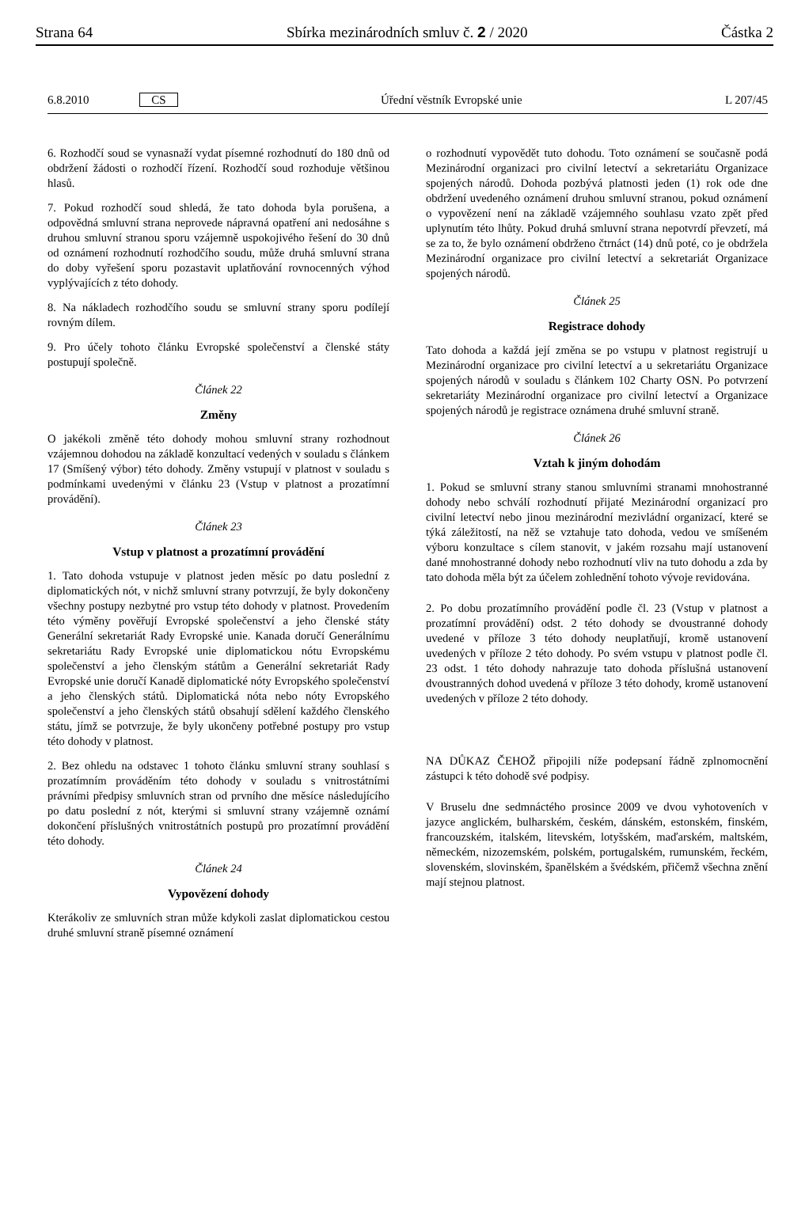Strana 64 Sbírka mezinárodních smluv č. 2 / 2020 Částka 2
6.8.2010 CS Úřední věstník Evropské unie L 207/45
6. Rozhodčí soud se vynasnaží vydat písemné rozhodnutí do 180 dnů od obdržení žádosti o rozhodčí řízení. Rozhodčí soud rozhoduje většinou hlasů.
7. Pokud rozhodčí soud shledá, že tato dohoda byla porušena, a odpovědná smluvní strana neprovede nápravná opatření ani nedosáhne s druhou smluvní stranou sporu vzájemně uspokojivého řešení do 30 dnů od oznámení rozhodnutí rozhodčího soudu, může druhá smluvní strana do doby vyřešení sporu pozastavit uplatňování rovnocenných výhod vyplývajících z této dohody.
8. Na nákladech rozhodčího soudu se smluvní strany sporu podílejí rovným dílem.
9. Pro účely tohoto článku Evropské společenství a členské státy postupují společně.
Článek 22
Změny
O jakékoli změně této dohody mohou smluvní strany rozhodnout vzájemnou dohodou na základě konzultací vedených v souladu s článkem 17 (Smíšený výbor) této dohody. Změny vstupují v platnost v souladu s podmínkami uvedenými v článku 23 (Vstup v platnost a prozatímní provádění).
Článek 23
Vstup v platnost a prozatímní provádění
1. Tato dohoda vstupuje v platnost jeden měsíc po datu poslední z diplomatických nót, v nichž smluvní strany potvrzují, že byly dokončeny všechny postupy nezbytné pro vstup této dohody v platnost. Provedením této výměny pověřují Evropské společenství a jeho členské státy Generální sekretariát Rady Evropské unie. Kanada doručí Generálnímu sekretariátu Rady Evropské unie diplomatickou nótu Evropskému společenství a jeho členským státům a Generální sekretariát Rady Evropské unie doručí Kanadě diplomatické nóty Evropského společenství a jeho členských států. Diplomatická nóta nebo nóty Evropského společenství a jeho členských států obsahují sdělení každého členského státu, jímž se potvrzuje, že byly ukončeny potřebné postupy pro vstup této dohody v platnost.
2. Bez ohledu na odstavec 1 tohoto článku smluvní strany souhlasí s prozatímním prováděním této dohody v souladu s vnitrostátními právními předpisy smluvních stran od prvního dne měsíce následujícího po datu poslední z nót, kterými si smluvní strany vzájemně oznámí dokončení příslušných vnitrostátních postupů pro prozatímní provádění této dohody.
Článek 24
Vypovězení dohody
Kterákoliv ze smluvních stran může kdykoli zaslat diplomatickou cestou druhé smluvní straně písemné oznámení
o rozhodnutí vypovědět tuto dohodu. Toto oznámení se současně podá Mezinárodní organizaci pro civilní letectví a sekretariátu Organizace spojených národů. Dohoda pozbývá platnosti jeden (1) rok ode dne obdržení uvedeného oznámení druhou smluvní stranou, pokud oznámení o vypovězení není na základě vzájemného souhlasu vzato zpět před uplynutím této lhůty. Pokud druhá smluvní strana nepotvrdí převzetí, má se za to, že bylo oznámení obdrženo čtrnáct (14) dnů poté, co je obdržela Mezinárodní organizace pro civilní letectví a sekretariát Organizace spojených národů.
Článek 25
Registrace dohody
Tato dohoda a každá její změna se po vstupu v platnost registrují u Mezinárodní organizace pro civilní letectví a u sekretariátu Organizace spojených národů v souladu s článkem 102 Charty OSN. Po potvrzení sekretariáty Mezinárodní organizace pro civilní letectví a Organizace spojených národů je registrace oznámena druhé smluvní straně.
Článek 26
Vztah k jiným dohodám
1. Pokud se smluvní strany stanou smluvními stranami mnohostranné dohody nebo schválí rozhodnutí přijaté Mezinárodní organizací pro civilní letectví nebo jinou mezinárodní mezivládní organizací, které se týká záležitostí, na něž se vztahuje tato dohoda, vedou ve smíšeném výboru konzultace s cílem stanovit, v jakém rozsahu mají ustanovení dané mnohostranné dohody nebo rozhodnutí vliv na tuto dohodu a zda by tato dohoda měla být za účelem zohlednění tohoto vývoje revidována.
2. Po dobu prozatímního provádění podle čl. 23 (Vstup v platnost a prozatímní provádění) odst. 2 této dohody se dvoustranné dohody uvedené v příloze 3 této dohody neuplatňují, kromě ustanovení uvedených v příloze 2 této dohody. Po svém vstupu v platnost podle čl. 23 odst. 1 této dohody nahrazuje tato dohoda příslušná ustanovení dvoustranných dohod uvedená v příloze 3 této dohody, kromě ustanovení uvedených v příloze 2 této dohody.
NA DŮKAZ ČEHOŽ připojili níže podepsaní řádně zplnomocnění zástupci k této dohodě své podpisy.
V Bruselu dne sedmnáctého prosince 2009 ve dvou vyhotoveních v jazyce anglickém, bulharském, českém, dánském, estonském, finském, francouzském, italském, litevském, lotyšském, maďarském, maltském, německém, nizozemském, polském, portugalském, rumunském, řeckém, slovenském, slovinském, španělském a švédském, přičemž všechna znění mají stejnou platnost.